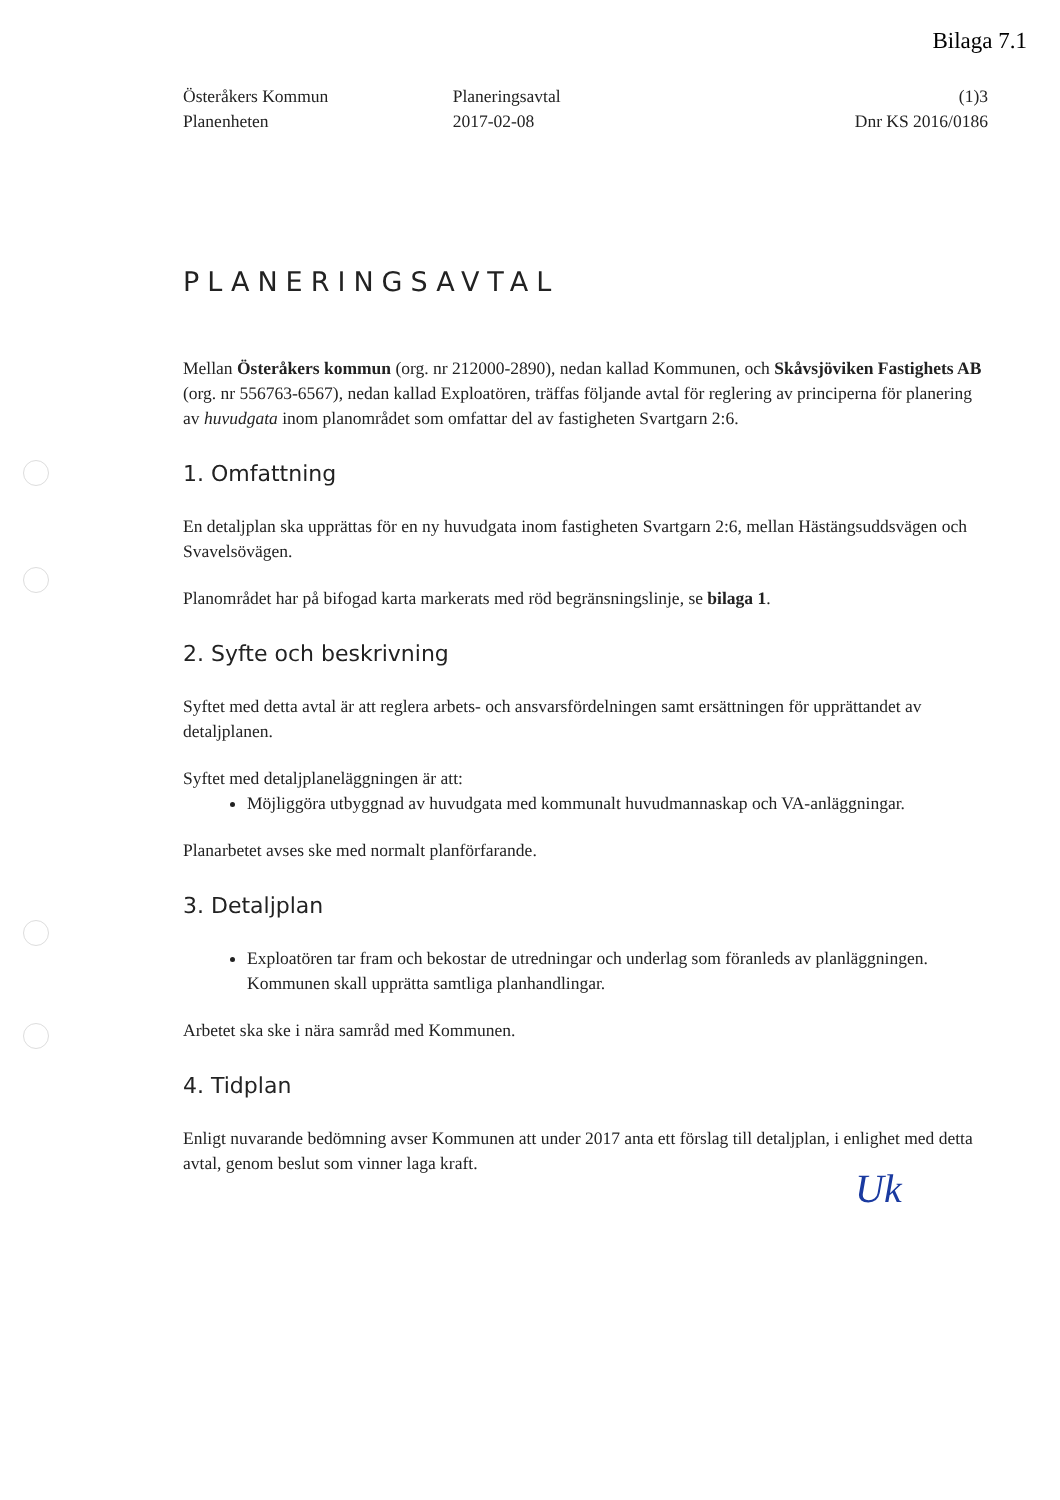Bilaga 7.1
Österåkers Kommun
Planenheten
Planeringsavtal
2017-02-08
(1)3
Dnr KS 2016/0186
PLANERINGSAVTAL
Mellan Österåkers kommun (org. nr 212000-2890), nedan kallad Kommunen, och Skåvsjöviken Fastighets AB (org. nr 556763-6567), nedan kallad Exploatören, träffas följande avtal för reglering av principerna för planering av huvudgata inom planområdet som omfattar del av fastigheten Svartgarn 2:6.
1. Omfattning
En detaljplan ska upprättas för en ny huvudgata inom fastigheten Svartgarn 2:6, mellan Hästängsuddsvägen och Svavelsövägen.
Planområdet har på bifogad karta markerats med röd begränsningslinje, se bilaga 1.
2. Syfte och beskrivning
Syftet med detta avtal är att reglera arbets- och ansvarsfördelningen samt ersättningen för upprättandet av detaljplanen.
Syftet med detaljplaneläggningen är att:
Möjliggöra utbyggnad av huvudgata med kommunalt huvudmannaskap och VA-anläggningar.
Planarbetet avses ske med normalt planförfarande.
3. Detaljplan
Exploatören tar fram och bekostar de utredningar och underlag som föranleds av planläggningen. Kommunen skall upprätta samtliga planhandlingar.
Arbetet ska ske i nära samråd med Kommunen.
4. Tidplan
Enligt nuvarande bedömning avser Kommunen att under 2017 anta ett förslag till detaljplan, i enlighet med detta avtal, genom beslut som vinner laga kraft.
Uk